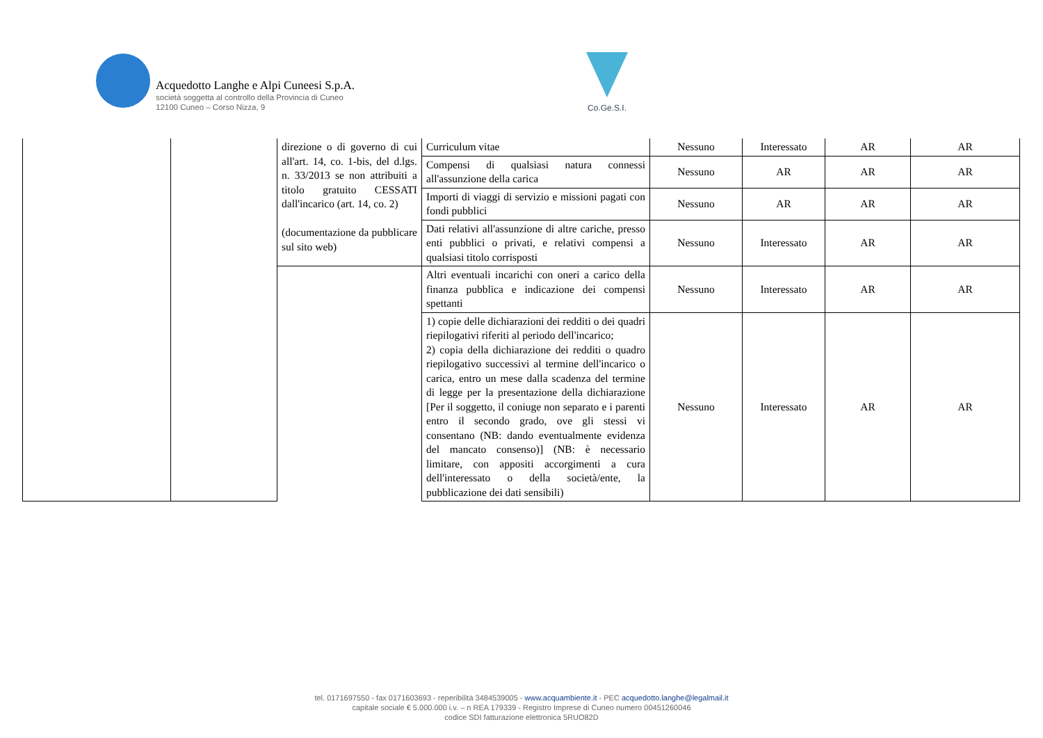Acquedotto Langhe e Alpi Cuneesi S.p.A.
società soggetta al controllo della Provincia di Cuneo
12100 Cuneo – Corso Nizza, 9
Co.Ge.S.I.
| | | direzione o di governo di cui all'art. 14, co. 1-bis, del d.lgs. n. 33/2013 se non attribuiti a titolo gratuito CESSATI dall'incarico (art. 14, co. 2) (documentazione da pubblicare sul sito web) | Curriculum vitae | Nessuno | Interessato | AR | AR |
| | | | Compensi di qualsiasi natura connessi all'assunzione della carica | Nessuno | AR | AR | AR |
| | | | Importi di viaggi di servizio e missioni pagati con fondi pubblici | Nessuno | AR | AR | AR |
| | | | Dati relativi all'assunzione di altre cariche, presso enti pubblici o privati, e relativi compensi a qualsiasi titolo corrisposti | Nessuno | Interessato | AR | AR |
| | | | Altri eventuali incarichi con oneri a carico della finanza pubblica e indicazione dei compensi spettanti | Nessuno | Interessato | AR | AR |
| | | | 1) copie delle dichiarazioni dei redditi o dei quadri riepilogativi riferiti al periodo dell'incarico; 2) copia della dichiarazione dei redditi o quadro riepilogativo successivi al termine dell'incarico o carica, entro un mese dalla scadenza del termine di legge per la presentazione della dichiarazione [Per il soggetto, il coniuge non separato e i parenti entro il secondo grado, ove gli stessi vi consentano (NB: dando eventualmente evidenza del mancato consenso)] (NB: è necessario limitare, con appositi accorgimenti a cura dell'interessato o della società/ente, la pubblicazione dei dati sensibili) | Nessuno | Interessato | AR | AR |
tel. 0171697550 - fax 0171603693 - reperibilità 3484539005 - www.acquambiente.it - PEC acquedotto.langhe@legalmail.it
capitale sociale € 5.000.000 i.v. – n REA 179339 - Registro Imprese di Cuneo numero 00451260046
codice SDI fatturazione elettronica 5RUO82D